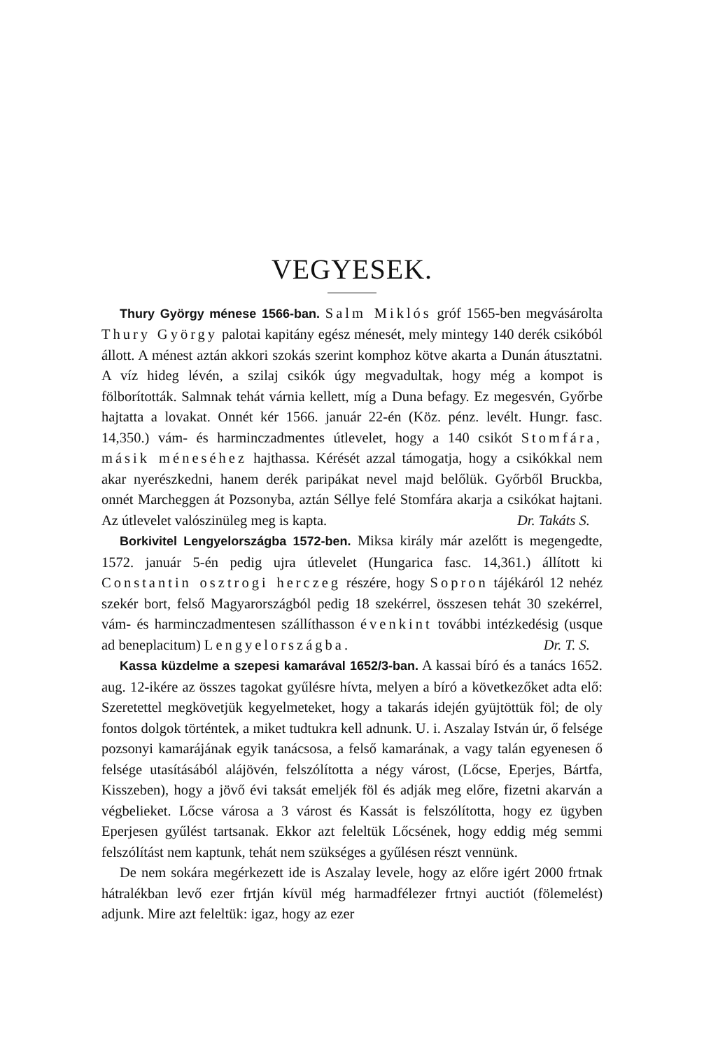VEGYESEK.
Thury György ménese 1566-ban. Salm Miklós gróf 1565-ben megvásárolta Thury György palotai kapitány egész ménesét, mely mintegy 140 derék csikóból állott. A ménest aztán akkori szokás szerint komphoz kötve akarta a Dunán átusztatni. A víz hideg lévén, a szilaj csikók úgy megvadultak, hogy még a kompot is fölborították. Salmnak tehát várnia kellett, míg a Duna befagy. Ez megesvén, Győrbe hajtatta a lovakat. Onnét kér 1566. január 22-én (Köz. pénz. levélt. Hungr. fasc. 14,350.) vám- és harminczadmentes útlevelet, hogy a 140 csikót Stomfára, másik méneséhez hajthassa. Kérését azzal támogatja, hogy a csikókkal nem akar nyerészkedni, hanem derék paripákat nevel majd belőlük. Győrből Bruckba, onnét Marcheggen át Pozsonyba, aztán Séllye felé Stomfára akarja a csikókat hajtani. Az útlevelet valószinüleg meg is kapta. Dr. Takáts S.
Borkivitel Lengyelországba 1572-ben. Miksa király már azelőtt is megengedte, 1572. január 5-én pedig ujra útlevelet (Hungarica fasc. 14,361.) állított ki Constantin osztrogi herczeg részére, hogy Sopron tájékáról 12 nehéz szekér bort, felső Magyarországból pedig 18 szekérrel, összesen tehát 30 szekérrel, vám- és harminczadmentesen szállíthasson évenkint további intézkedésig (usque ad beneplacitum) Lengyelországba. Dr. T. S.
Kassa küzdelme a szepesi kamarával 1652/3-ban. A kassai bíró és a tanács 1652. aug. 12-ikére az összes tagokat gyűlésre hívta, melyen a bíró a következőket adta elő: Szeretettel megkövetjük kegyelmeteket, hogy a takarás idején gyüjtöttük föl; de oly fontos dolgok történtek, a miket tudtukra kell adnunk. U. i. Aszalay István úr, ő felsége pozsonyi kamarájának egyik tanácsosa, a felső kamarának, a vagy talán egyenesen ő felsége utasításából alájövén, felszólította a négy várost, (Lőcse, Eperjes, Bártfa, Kisszeben), hogy a jövő évi taksát emeljék föl és adják meg előre, fizetni akarván a végbelieket. Lőcse városa a 3 várost és Kassát is felszólította, hogy ez ügyben Eperjesen gyűlést tartsanak. Ekkor azt feleltük Lőcsének, hogy eddig még semmi felszólítást nem kaptunk, tehát nem szükséges a gyűlésen részt vennünk.
De nem sokára megérkezett ide is Aszalay levele, hogy az előre igért 2000 frtnak hátralékban levő ezer frtján kívül még harmadfélezer frtnyi auctiót (fölemelést) adjunk. Mire azt feleltük: igaz, hogy az ezer